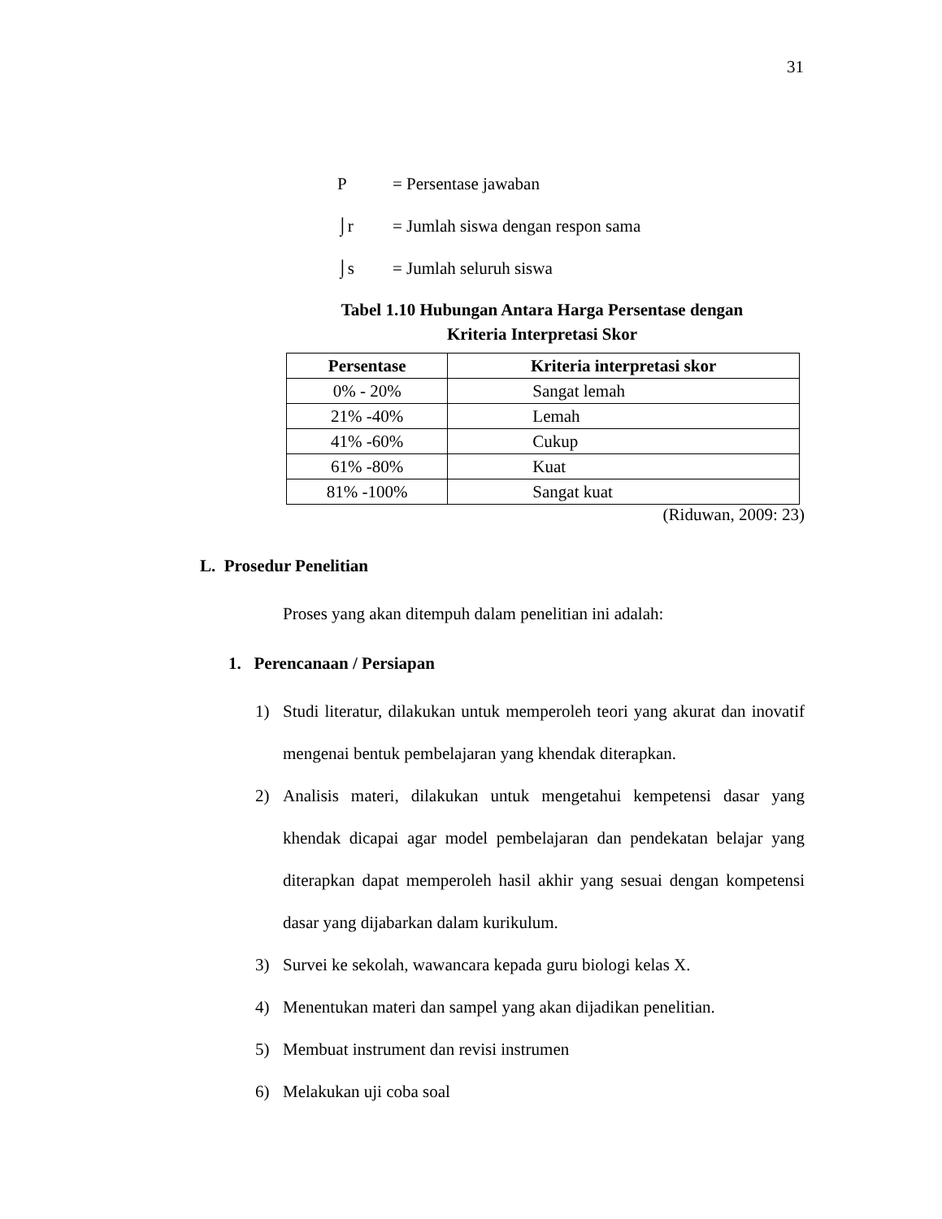31
P = Persentase jawaban
⌡r = Jumlah siswa dengan respon sama
⌡s = Jumlah seluruh siswa
Tabel 1.10 Hubungan Antara Harga Persentase dengan
Kriteria Interpretasi Skor
| Persentase | Kriteria interpretasi skor |
| --- | --- |
| 0% - 20% | Sangat lemah |
| 21% -40% | Lemah |
| 41% -60% | Cukup |
| 61% -80% | Kuat |
| 81% -100% | Sangat kuat |
(Riduwan, 2009: 23)
L. Prosedur Penelitian
Proses yang akan ditempuh dalam penelitian ini adalah:
1. Perencanaan / Persiapan
1) Studi literatur, dilakukan untuk memperoleh teori yang akurat dan inovatif mengenai bentuk pembelajaran yang khendak diterapkan.
2) Analisis materi, dilakukan untuk mengetahui kempetensi dasar yang khendak dicapai agar model pembelajaran dan pendekatan belajar yang diterapkan dapat memperoleh hasil akhir yang sesuai dengan kompetensi dasar yang dijabarkan dalam kurikulum.
3) Survei ke sekolah, wawancara kepada guru biologi kelas X.
4) Menentukan materi dan sampel yang akan dijadikan penelitian.
5) Membuat instrument dan revisi instrumen
6) Melakukan uji coba soal